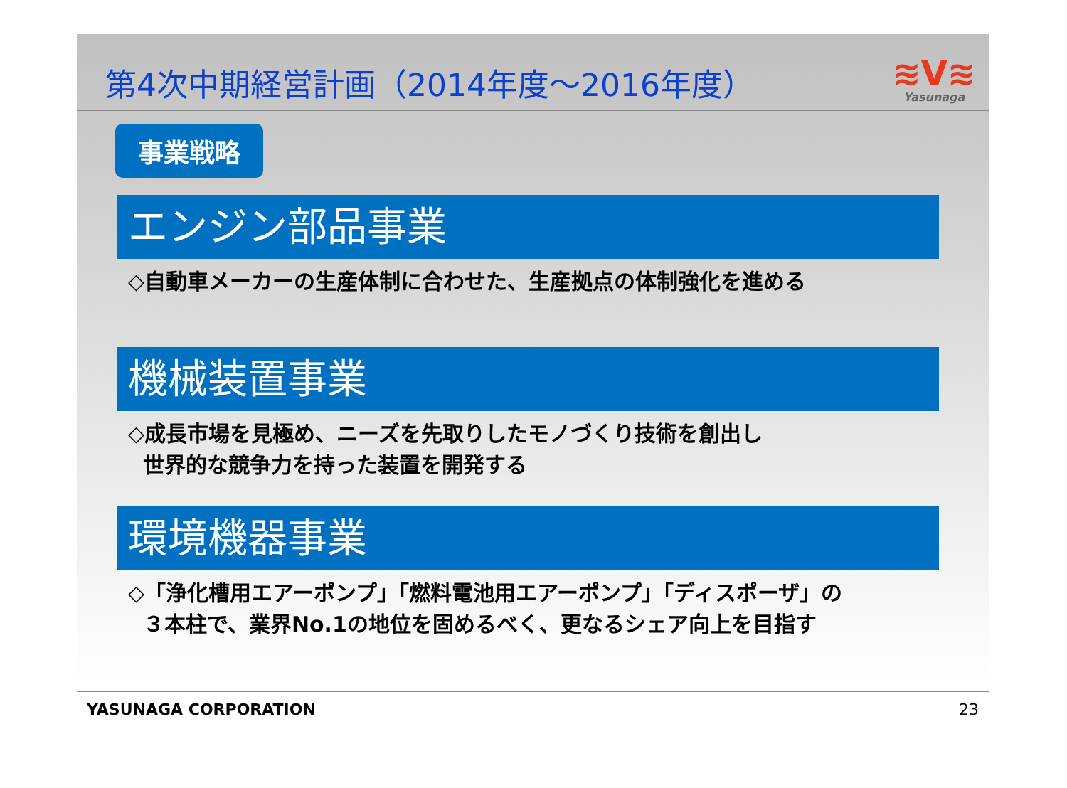第4次中期経営計画（2014年度～2016年度）
≋V≋
Yasunaga
事業戦略
エンジン部品事業
◇自動車メーカーの生産体制に合わせた、生産拠点の体制強化を進める
機械装置事業
◇成長市場を見極め、ニーズを先取りしたモノづくり技術を創出し
世界的な競争力を持った装置を開発する
環境機器事業
◇「浄化槽用エアーポンプ」「燃料電池用エアーポンプ」「ディスポーザ」の
３本柱で、業界No.1の地位を固めるべく、更なるシェア向上を目指す
YASUNAGA CORPORATION 23